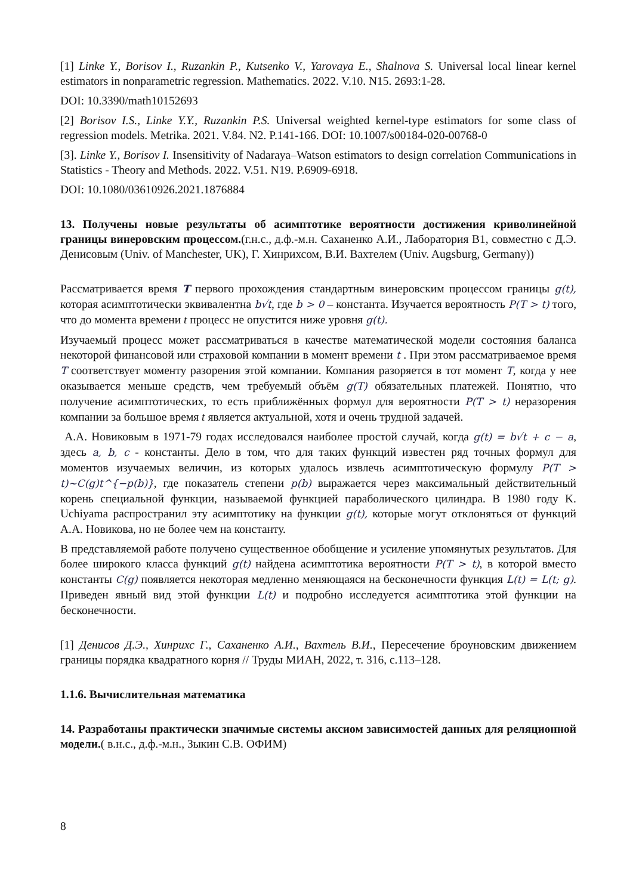[1] Linke Y., Borisov I., Ruzankin P., Kutsenko V., Yarovaya E., Shalnova S. Universal local linear kernel estimators in nonparametric regression. Mathematics. 2022. V.10. N15. 2693:1-28.
DOI: 10.3390/math10152693
[2] Borisov I.S., Linke Y.Y., Ruzankin P.S. Universal weighted kernel-type estimators for some class of regression models. Metrika. 2021. V.84. N2. P.141-166. DOI: 10.1007/s00184-020-00768-0
[3]. Linke Y., Borisov I. Insensitivity of Nadaraya–Watson estimators to design correlation Communications in Statistics - Theory and Methods. 2022. V.51. N19. P.6909-6918.
DOI: 10.1080/03610926.2021.1876884
13. Получены новые результаты об асимптотике вероятности достижения криволинейной границы винеровским процессом.(г.н.с., д.ф.-м.н. Саханенко А.И., Лаборатория В1, совместно с Д.Э. Денисовым (Univ. of Manchester, UK), Г. Хинрихсом, В.И. Вахтелем (Univ. Augsburg, Germany))
Рассматривается время T первого прохождения стандартным винеровским процессом границы g(t), которая асимптотически эквивалентна b√t, где b > 0 – константа. Изучается вероятность P(T > t) того, что до момента времени t процесс не опустится ниже уровня g(t).
Изучаемый процесс может рассматриваться в качестве математической модели состояния баланса некоторой финансовой или страховой компании в момент времени t . При этом рассматриваемое время T соответствует моменту разорения этой компании. Компания разоряется в тот момент T, когда у нее оказывается меньше средств, чем требуемый объём g(T) обязательных платежей. Понятно, что получение асимптотических, то есть приближённых формул для вероятности P(T > t) неразорения компании за большое время t является актуальной, хотя и очень трудной задачей.
А.А. Новиковым в 1971-79 годах исследовался наиболее простой случай, когда g(t) = b√t + c − a, здесь a, b, c - константы. Дело в том, что для таких функций известен ряд точных формул для моментов изучаемых величин, из которых удалось извлечь асимптотическую формулу P(T > t)~C(g)t^{−p(b)}, где показатель степени p(b) выражается через максимальный действительный корень специальной функции, называемой функцией параболического цилиндра. В 1980 году K. Uchiyama распространил эту асимптотику на функции g(t), которые могут отклоняться от функций А.А. Новикова, но не более чем на константу.
В представляемой работе получено существенное обобщение и усиление упомянутых результатов. Для более широкого класса функций g(t) найдена асимптотика вероятности P(T > t), в которой вместо константы C(g) появляется некоторая медленно меняющаяся на бесконечности функция L(t) = L(t; g). Приведен явный вид этой функции L(t) и подробно исследуется асимптотика этой функции на бесконечности.
[1] Денисов Д.Э., Хинрихс Г., Саханенко А.И., Вахтель В.И., Пересечение броуновским движением границы порядка квадратного корня // Труды МИАН, 2022, т. 316, с.113–128.
1.1.6. Вычислительная математика
14. Разработаны практически значимые системы аксиом зависимостей данных для реляционной модели.( в.н.с., д.ф.-м.н., Зыкин С.В. ОФИМ)
8